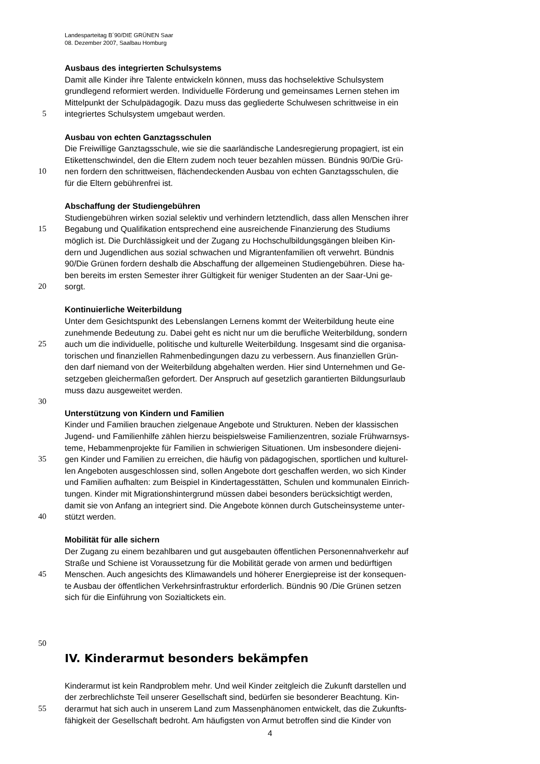Landesparteitag B´90/DIE GRÜNEN Saar
08. Dezember 2007, Saalbau Homburg
Ausbaus des integrierten Schulsystems
Damit alle Kinder ihre Talente entwickeln können, muss das hochselektive Schulsystem
grundlegend reformiert werden. Individuelle Förderung und gemeinsames Lernen stehen im
Mittelpunkt der Schulpädagogik. Dazu muss das gegliederte Schulwesen schrittweise in ein
5 integriertes Schulsystem umgebaut werden.
Ausbau von echten Ganztagsschulen
Die Freiwillige Ganztagsschule, wie sie die saarländische Landesregierung propagiert, ist ein
Etikettenschwindel, den die Eltern zudem noch teuer bezahlen müssen. Bündnis 90/Die Grü-
10 nen fordern den schrittweisen, flächendeckenden Ausbau von echten Ganztagsschulen, die
für die Eltern gebührenfrei ist.
Abschaffung der Studiengebühren
Studiengebühren wirken sozial selektiv und verhindern letztendlich, dass allen Menschen ihrer
15 Begabung und Qualifikation entsprechend eine ausreichende Finanzierung des Studiums
möglich ist. Die Durchlässigkeit und der Zugang zu Hochschulbildungsgängen bleiben Kin-
dern und Jugendlichen aus sozial schwachen und Migrantenfamilien oft verwehrt. Bündnis
90/Die Grünen fordern deshalb die Abschaffung der allgemeinen Studiengebühren. Diese ha-
ben bereits im ersten Semester ihrer Gültigkeit für weniger Studenten an der Saar-Uni ge-
20 sorgt.
Kontinuierliche Weiterbildung
Unter dem Gesichtspunkt des Lebenslangen Lernens kommt der Weiterbildung heute eine
zunehmende Bedeutung zu. Dabei geht es nicht nur um die berufliche Weiterbildung, sondern
25 auch um die individuelle, politische und kulturelle Weiterbildung. Insgesamt sind die organisa-
torischen und finanziellen Rahmenbedingungen dazu zu verbessern. Aus finanziellen Grün-
den darf niemand von der Weiterbildung abgehalten werden. Hier sind Unternehmen und Ge-
setzgeben gleichermaßen gefordert. Der Anspruch auf gesetzlich garantierten Bildungsurlaub
muss dazu ausgeweitet werden.
30
Unterstützung von Kindern und Familien
Kinder und Familien brauchen zielgenaue Angebote und Strukturen. Neben der klassischen
Jugend- und Familienhilfe zählen hierzu beispielsweise Familienzentren, soziale Frühwarnsys-
teme, Hebammenprojekte für Familien in schwierigen Situationen. Um insbesondere diejeni-
35 gen Kinder und Familien zu erreichen, die häufig von pädagogischen, sportlichen und kulturel-
len Angeboten ausgeschlossen sind, sollen Angebote dort geschaffen werden, wo sich Kinder
und Familien aufhalten: zum Beispiel in Kindertagesstätten, Schulen und kommunalen Einrich-
tungen. Kinder mit Migrationshintergrund müssen dabei besonders berücksichtigt werden,
damit sie von Anfang an integriert sind. Die Angebote können durch Gutscheinsysteme unter-
40 stützt werden.
Mobilität für alle sichern
Der Zugang zu einem bezahlbaren und gut ausgebauten öffentlichen Personennahverkehr auf
Straße und Schiene ist Voraussetzung für die Mobilität gerade von armen und bedürftigen
45 Menschen. Auch angesichts des Klimawandels und höherer Energiepreise ist der konsequen-
te Ausbau der öffentlichen Verkehrsinfrastruktur erforderlich. Bündnis 90 /Die Grünen setzen
sich für die Einführung von Sozialtickets ein.
50
IV. Kinderarmut besonders bekämpfen
Kinderarmut ist kein Randproblem mehr. Und weil Kinder zeitgleich die Zukunft darstellen und
der zerbrechlichste Teil unserer Gesellschaft sind, bedürfen sie besonderer Beachtung. Kin-
55 derarmut hat sich auch in unserem Land zum Massenphänomen entwickelt, das die Zukunfts-
fähigkeit der Gesellschaft bedroht. Am häufigsten von Armut betroffen sind die Kinder von
4